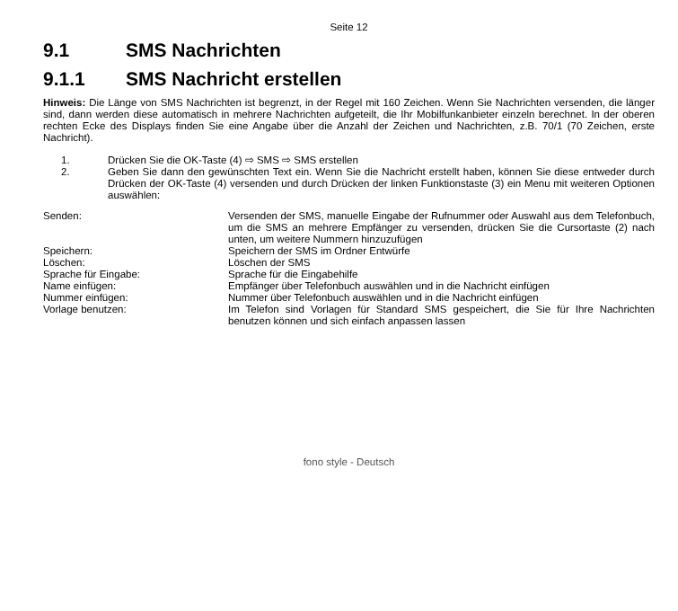Seite 12
9.1 SMS Nachrichten
9.1.1 SMS Nachricht erstellen
Hinweis: Die Länge von SMS Nachrichten ist begrenzt, in der Regel mit 160 Zeichen. Wenn Sie Nachrichten versenden, die länger sind, dann werden diese automatisch in mehrere Nachrichten aufgeteilt, die Ihr Mobilfunkanbieter einzeln berechnet. In der oberen rechten Ecke des Displays finden Sie eine Angabe über die Anzahl der Zeichen und Nachrichten, z.B. 70/1 (70 Zeichen, erste Nachricht).
1. Drücken Sie die OK-Taste (4) ⇨ SMS ⇨ SMS erstellen
2. Geben Sie dann den gewünschten Text ein. Wenn Sie die Nachricht erstellt haben, können Sie diese entweder durch Drücken der OK-Taste (4) versenden und durch Drücken der linken Funktionstaste (3) ein Menu mit weiteren Optionen auswählen:
| Senden: | Versenden der SMS, manuelle Eingabe der Rufnummer oder Auswahl aus dem Telefonbuch, um die SMS an mehrere Empfänger zu versenden, drücken Sie die Cursortaste (2) nach unten, um weitere Nummern hinzuzufügen |
| Speichern: | Speichern der SMS im Ordner Entwürfe |
| Löschen: | Löschen der SMS |
| Sprache für Eingabe: | Sprache für die Eingabehilfe |
| Name einfügen: | Empfänger über Telefonbuch auswählen und in die Nachricht einfügen |
| Nummer einfügen: | Nummer über Telefonbuch auswählen und in die Nachricht einfügen |
| Vorlage benutzen: | Im Telefon sind Vorlagen für Standard SMS gespeichert, die Sie für Ihre Nachrichten benutzen können und sich einfach anpassen lassen |
fono style - Deutsch